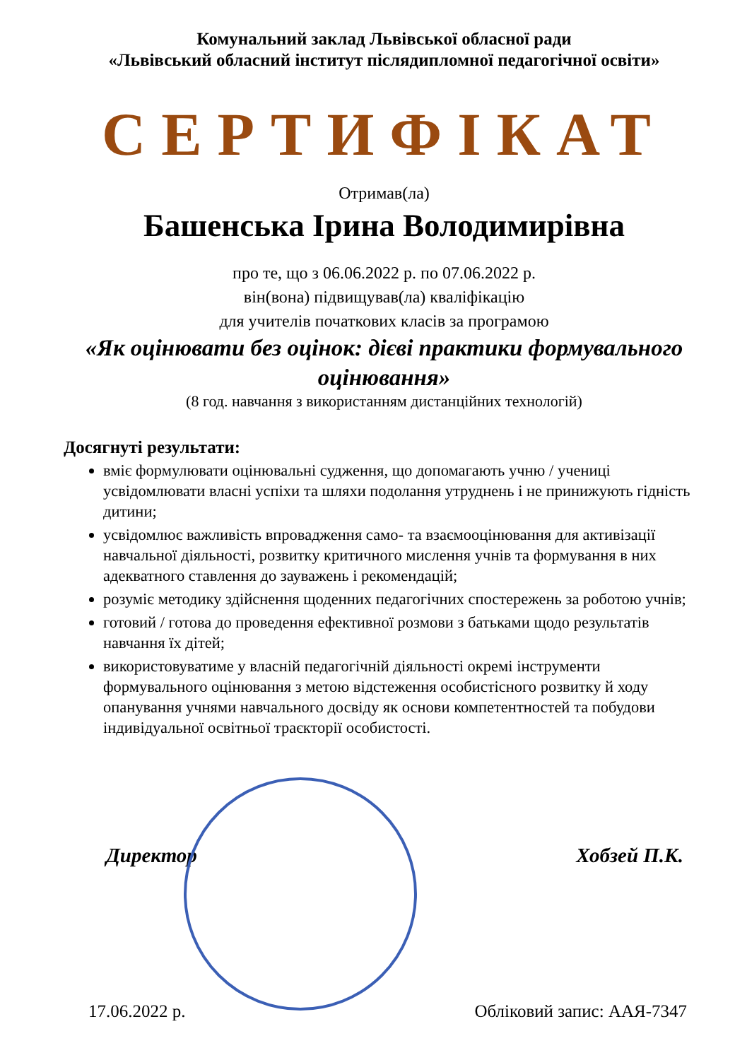Комунальний заклад Львівської обласної ради
«Львівський обласний інститут післядипломної педагогічної освіти»
СЕРТИФІКАТ
Отримав(ла)
Башенська Ірина Володимирівна
про те, що з 06.06.2022 р. по 07.06.2022 р.
він(вона) підвищував(ла) кваліфікацію
для учителів початкових класів за програмою
«Як оцінювати без оцінок: дієві практики формувального оцінювання»
(8 год. навчання з використанням дистанційних технологій)
Досягнуті результати:
вміє формулювати оцінювальні судження, що допомагають учню / учениці усвідомлювати власні успіхи та шляхи подолання утруднень і не принижують гідність дитини;
усвідомлює важливість впровадження само- та взаємооцінювання для активізації навчальної діяльності, розвитку критичного мислення учнів та формування в них адекватного ставлення до зауважень і рекомендацій;
розуміє методику здійснення щоденних педагогічних спостережень за роботою учнів;
готовий / готова до проведення ефективної розмови з батьками щодо результатів навчання їх дітей;
використовуватиме у власній педагогічній діяльності окремі інструменти формувального оцінювання з метою відстеження особистісного розвитку й ходу опанування учнями навчального досвіду як основи компетентностей та побудови індивідуальної освітньої траєкторії особистості.
Директор Хобзей П.К.
17.06.2022 р. Обліковий запис: ААЯ-7347